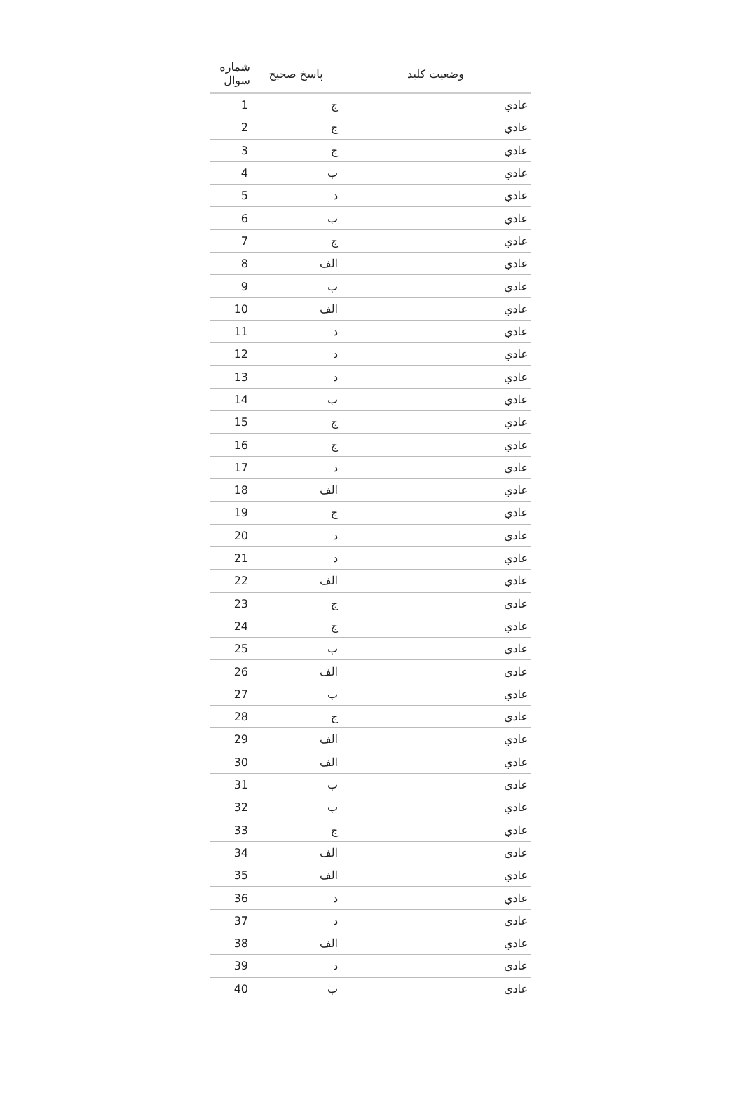| شماره سوال | پاسخ صحیح | وضعیت کلید |
| --- | --- | --- |
| 1 | ج | عادي |
| 2 | ج | عادي |
| 3 | ج | عادي |
| 4 | ب | عادي |
| 5 | د | عادي |
| 6 | ب | عادي |
| 7 | ج | عادي |
| 8 | الف | عادي |
| 9 | ب | عادي |
| 10 | الف | عادي |
| 11 | د | عادي |
| 12 | د | عادي |
| 13 | د | عادي |
| 14 | ب | عادي |
| 15 | ج | عادي |
| 16 | ج | عادي |
| 17 | د | عادي |
| 18 | الف | عادي |
| 19 | ج | عادي |
| 20 | د | عادي |
| 21 | د | عادي |
| 22 | الف | عادي |
| 23 | ج | عادي |
| 24 | ج | عادي |
| 25 | ب | عادي |
| 26 | الف | عادي |
| 27 | ب | عادي |
| 28 | ج | عادي |
| 29 | الف | عادي |
| 30 | الف | عادي |
| 31 | ب | عادي |
| 32 | ب | عادي |
| 33 | ج | عادي |
| 34 | الف | عادي |
| 35 | الف | عادي |
| 36 | د | عادي |
| 37 | د | عادي |
| 38 | الف | عادي |
| 39 | د | عادي |
| 40 | ب | عادي |